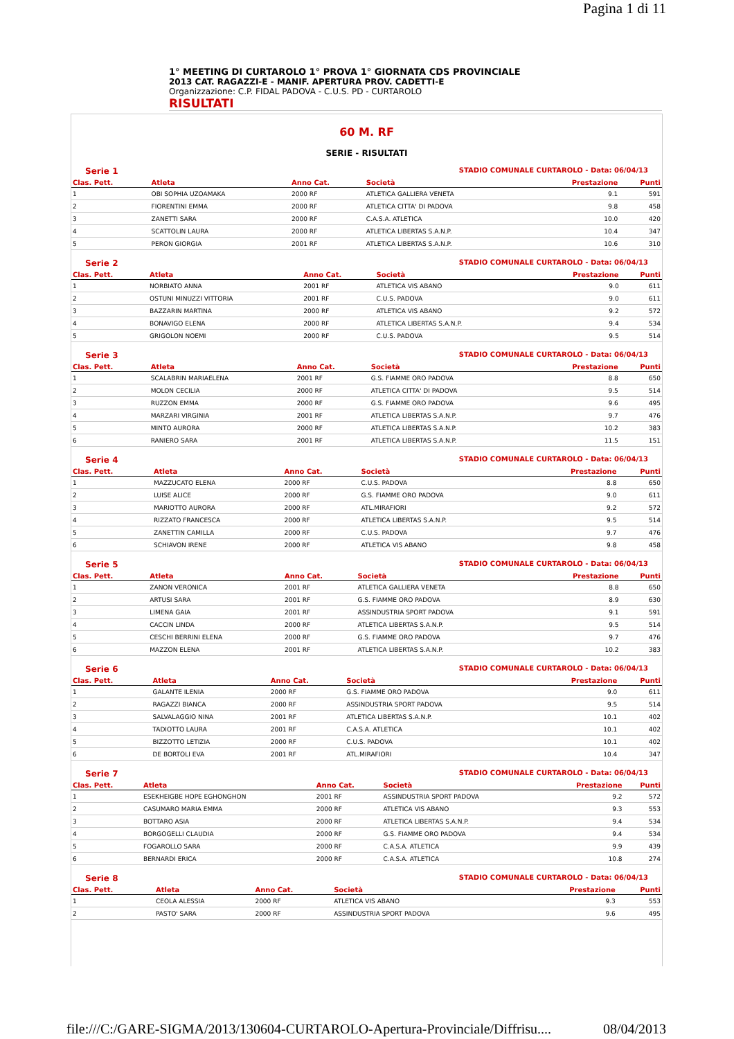Pagina 1 di 11
1° MEETING DI CURTAROLO 1° PROVA 1° GIORNATA CDS PROVINCIALE
2013 CAT. RAGAZZI-E - MANIF. APERTURA PROV. CADETTI-E
Organizzazione: C.P. FIDAL PADOVA - C.U.S. PD - CURTAROLO
RISULTATI
60 M. RF
SERIE - RISULTATI
Serie 1 STADIO COMUNALE CURTAROLO - Data: 06/04/13
| Clas. Pett. | Atleta | Anno Cat. | Società | Prestazione | Punti |
| --- | --- | --- | --- | --- | --- |
| 1 | OBI SOPHIA UZOAMAKA | 2000 RF | ATLETICA GALLIERA VENETA | 9.1 | 591 |
| 2 | FIORENTINI EMMA | 2000 RF | ATLETICA CITTA' DI PADOVA | 9.8 | 458 |
| 3 | ZANETTI SARA | 2000 RF | C.A.S.A. ATLETICA | 10.0 | 420 |
| 4 | SCATTOLIN LAURA | 2000 RF | ATLETICA LIBERTAS S.A.N.P. | 10.4 | 347 |
| 5 | PERON GIORGIA | 2001 RF | ATLETICA LIBERTAS S.A.N.P. | 10.6 | 310 |
Serie 2 STADIO COMUNALE CURTAROLO - Data: 06/04/13
| Clas. Pett. | Atleta | Anno Cat. | Società | Prestazione | Punti |
| --- | --- | --- | --- | --- | --- |
| 1 | NORBIATO ANNA | 2001 RF | ATLETICA VIS ABANO | 9.0 | 611 |
| 2 | OSTUNI MINUZZI VITTORIA | 2001 RF | C.U.S. PADOVA | 9.0 | 611 |
| 3 | BAZZARIN MARTINA | 2000 RF | ATLETICA VIS ABANO | 9.2 | 572 |
| 4 | BONAVIGO ELENA | 2000 RF | ATLETICA LIBERTAS S.A.N.P. | 9.4 | 534 |
| 5 | GRIGOLON NOEMI | 2000 RF | C.U.S. PADOVA | 9.5 | 514 |
Serie 3 STADIO COMUNALE CURTAROLO - Data: 06/04/13
| Clas. Pett. | Atleta | Anno Cat. | Società | Prestazione | Punti |
| --- | --- | --- | --- | --- | --- |
| 1 | SCALABRIN MARIAELENA | 2001 RF | G.S. FIAMME ORO PADOVA | 8.8 | 650 |
| 2 | MOLON CECILIA | 2000 RF | ATLETICA CITTA' DI PADOVA | 9.5 | 514 |
| 3 | RUZZON EMMA | 2000 RF | G.S. FIAMME ORO PADOVA | 9.6 | 495 |
| 4 | MARZARI VIRGINIA | 2001 RF | ATLETICA LIBERTAS S.A.N.P. | 9.7 | 476 |
| 5 | MINTO AURORA | 2000 RF | ATLETICA LIBERTAS S.A.N.P. | 10.2 | 383 |
| 6 | RANIERO SARA | 2001 RF | ATLETICA LIBERTAS S.A.N.P. | 11.5 | 151 |
Serie 4 STADIO COMUNALE CURTAROLO - Data: 06/04/13
| Clas. Pett. | Atleta | Anno Cat. | Società | Prestazione | Punti |
| --- | --- | --- | --- | --- | --- |
| 1 | MAZZUCATO ELENA | 2000 RF | C.U.S. PADOVA | 8.8 | 650 |
| 2 | LUISE ALICE | 2000 RF | G.S. FIAMME ORO PADOVA | 9.0 | 611 |
| 3 | MARIOTTO AURORA | 2000 RF | ATL.MIRAFIORI | 9.2 | 572 |
| 4 | RIZZATO FRANCESCA | 2000 RF | ATLETICA LIBERTAS S.A.N.P. | 9.5 | 514 |
| 5 | ZANETTIN CAMILLA | 2000 RF | C.U.S. PADOVA | 9.7 | 476 |
| 6 | SCHIAVON IRENE | 2000 RF | ATLETICA VIS ABANO | 9.8 | 458 |
Serie 5 STADIO COMUNALE CURTAROLO - Data: 06/04/13
| Clas. Pett. | Atleta | Anno Cat. | Società | Prestazione | Punti |
| --- | --- | --- | --- | --- | --- |
| 1 | ZANON VERONICA | 2001 RF | ATLETICA GALLIERA VENETA | 8.8 | 650 |
| 2 | ARTUSI SARA | 2001 RF | G.S. FIAMME ORO PADOVA | 8.9 | 630 |
| 3 | LIMENA GAIA | 2001 RF | ASSINDUSTRIA SPORT PADOVA | 9.1 | 591 |
| 4 | CACCIN LINDA | 2000 RF | ATLETICA LIBERTAS S.A.N.P. | 9.5 | 514 |
| 5 | CESCHI BERRINI ELENA | 2000 RF | G.S. FIAMME ORO PADOVA | 9.7 | 476 |
| 6 | MAZZON ELENA | 2001 RF | ATLETICA LIBERTAS S.A.N.P. | 10.2 | 383 |
Serie 6 STADIO COMUNALE CURTAROLO - Data: 06/04/13
| Clas. Pett. | Atleta | Anno Cat. | Società | Prestazione | Punti |
| --- | --- | --- | --- | --- | --- |
| 1 | GALANTE ILENIA | 2000 RF | G.S. FIAMME ORO PADOVA | 9.0 | 611 |
| 2 | RAGAZZI BIANCA | 2000 RF | ASSINDUSTRIA SPORT PADOVA | 9.5 | 514 |
| 3 | SALVALAGGIO NINA | 2001 RF | ATLETICA LIBERTAS S.A.N.P. | 10.1 | 402 |
| 4 | TADIOTTO LAURA | 2001 RF | C.A.S.A. ATLETICA | 10.1 | 402 |
| 5 | BIZZOTTO LETIZIA | 2000 RF | C.U.S. PADOVA | 10.1 | 402 |
| 6 | DE BORTOLI EVA | 2001 RF | ATL.MIRAFIORI | 10.4 | 347 |
Serie 7 STADIO COMUNALE CURTAROLO - Data: 06/04/13
| Clas. Pett. | Atleta | Anno Cat. | Società | Prestazione | Punti |
| --- | --- | --- | --- | --- | --- |
| 1 | ESEKHEIGBE HOPE EGHONGHON | 2001 RF | ASSINDUSTRIA SPORT PADOVA | 9.2 | 572 |
| 2 | CASUMARO MARIA EMMA | 2000 RF | ATLETICA VIS ABANO | 9.3 | 553 |
| 3 | BOTTARO ASIA | 2000 RF | ATLETICA LIBERTAS S.A.N.P. | 9.4 | 534 |
| 4 | BORGOGELLI CLAUDIA | 2000 RF | G.S. FIAMME ORO PADOVA | 9.4 | 534 |
| 5 | FOGAROLLO SARA | 2000 RF | C.A.S.A. ATLETICA | 9.9 | 439 |
| 6 | BERNARDI ERICA | 2000 RF | C.A.S.A. ATLETICA | 10.8 | 274 |
Serie 8 STADIO COMUNALE CURTAROLO - Data: 06/04/13
| Clas. Pett. | Atleta | Anno Cat. | Società | Prestazione | Punti |
| --- | --- | --- | --- | --- | --- |
| 1 | CEOLA ALESSIA | 2000 RF | ATLETICA VIS ABANO | 9.3 | 553 |
| 2 | PASTO' SARA | 2000 RF | ASSINDUSTRIA SPORT PADOVA | 9.6 | 495 |
file:///C:/GARE-SIGMA/2013/130604-CURTAROLO-Apertura-Provinciale/Diffrisu.... 08/04/2013